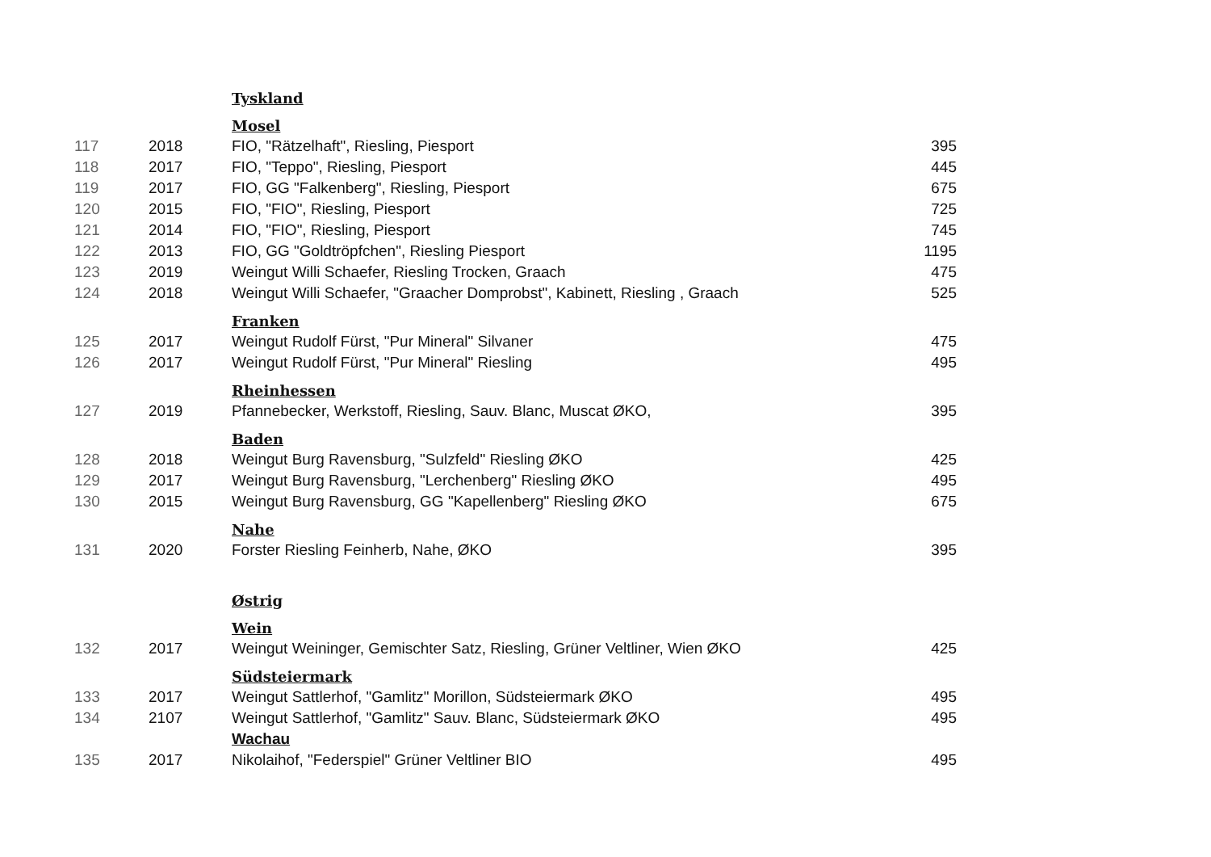| | | Tyskland | |
| | | Mosel | |
| 117 | 2018 | FIO, "Rätzelhaft", Riesling, Piesport | 395 |
| 118 | 2017 | FIO, "Teppo", Riesling, Piesport | 445 |
| 119 | 2017 | FIO, GG "Falkenberg", Riesling, Piesport | 675 |
| 120 | 2015 | FIO, "FIO", Riesling, Piesport | 725 |
| 121 | 2014 | FIO, "FIO", Riesling, Piesport | 745 |
| 122 | 2013 | FIO, GG "Goldtröpfchen", Riesling Piesport | 1195 |
| 123 | 2019 | Weingut Willi Schaefer, Riesling Trocken, Graach | 475 |
| 124 | 2018 | Weingut Willi Schaefer, "Graacher Domprobst", Kabinett, Riesling , Graach | 525 |
| | | Franken | |
| 125 | 2017 | Weingut Rudolf Fürst, "Pur Mineral" Silvaner | 475 |
| 126 | 2017 | Weingut Rudolf Fürst, "Pur Mineral" Riesling | 495 |
| | | Rheinhessen | |
| 127 | 2019 | Pfannebecker, Werkstoff, Riesling, Sauv. Blanc, Muscat ØKO, | 395 |
| | | Baden | |
| 128 | 2018 | Weingut Burg Ravensburg, "Sulzfeld" Riesling ØKO | 425 |
| 129 | 2017 | Weingut Burg Ravensburg, "Lerchenberg" Riesling ØKO | 495 |
| 130 | 2015 | Weingut Burg Ravensburg, GG "Kapellenberg" Riesling ØKO | 675 |
| | | Nahe | |
| 131 | 2020 | Forster Riesling Feinherb, Nahe, ØKO | 395 |
| | | Østrig | |
| | | Wein | |
| 132 | 2017 | Weingut Weininger, Gemischter Satz, Riesling, Grüner Veltliner, Wien ØKO | 425 |
| | | Südsteiermark | |
| 133 | 2017 | Weingut Sattlerhof, "Gamlitz" Morillon, Südsteiermark ØKO | 495 |
| 134 | 2107 | Weingut Sattlerhof, "Gamlitz" Sauv. Blanc, Südsteiermark ØKO | 495 |
| | | Wachau | |
| 135 | 2017 | Nikolaihof, "Federspiel" Grüner Veltliner BIO | 495 |